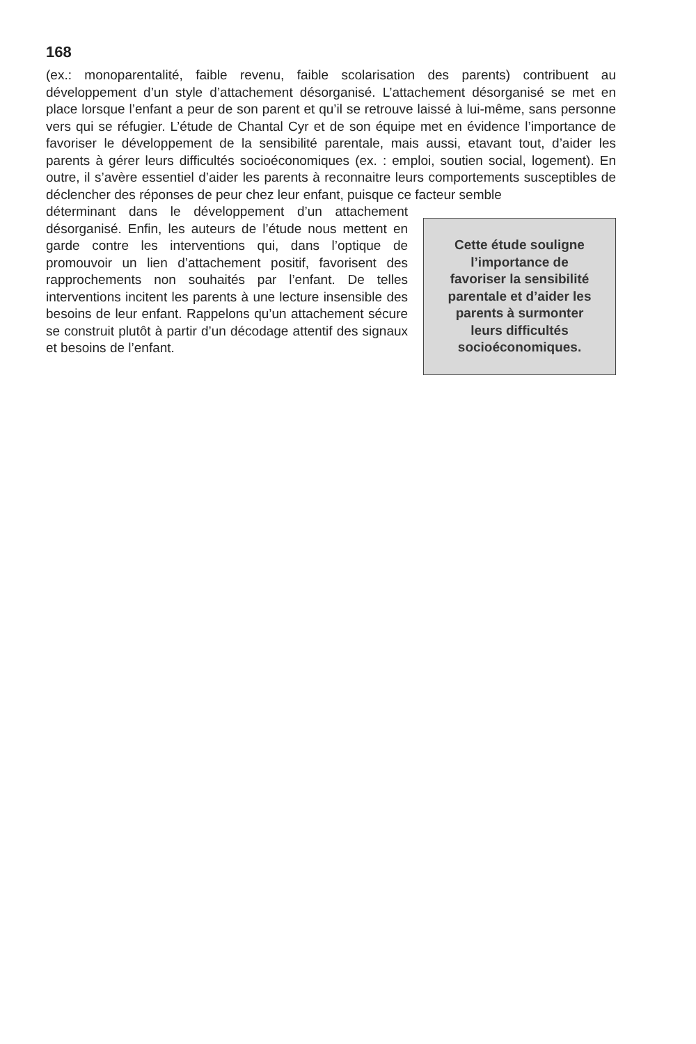168
(ex.: monoparentalité, faible revenu, faible scolarisation des parents) contribuent au développement d’un style d’attachement désorganisé. L’attachement désorganisé se met en place lorsque l’enfant a peur de son parent et qu’il se retrouve laissé à lui-même, sans personne vers qui se réfugier. L’étude de Chantal Cyr et de son équipe met en évidence l’importance de favoriser le développement de la sensibilité parentale, mais aussi, etavant tout, d’aider les parents à gérer leurs difficultés socioéconomiques (ex. : emploi, soutien social, logement). En outre, il s’avère essentiel d’aider les parents à reconnaitre leurs comportements susceptibles de déclencher des réponses de peur chez leur enfant, puisque ce facteur semble
déterminant dans le développement d’un attachement désorganisé. Enfin, les auteurs de l’étude nous mettent en garde contre les interventions qui, dans l’optique de promouvoir un lien d’attachement positif, favorisent des rapprochements non souhaités par l’enfant. De telles interventions incitent les parents à une lecture insensible des besoins de leur enfant. Rappelons qu’un attachement sécure se construit plutôt à partir d’un décodage attentif des signaux et besoins de l’enfant.
Cette étude souligne
l’importance de
favoriser la sensibilité
parentale et d’aider les
parents à surmonter
leurs difficultés
socioéconomiques.